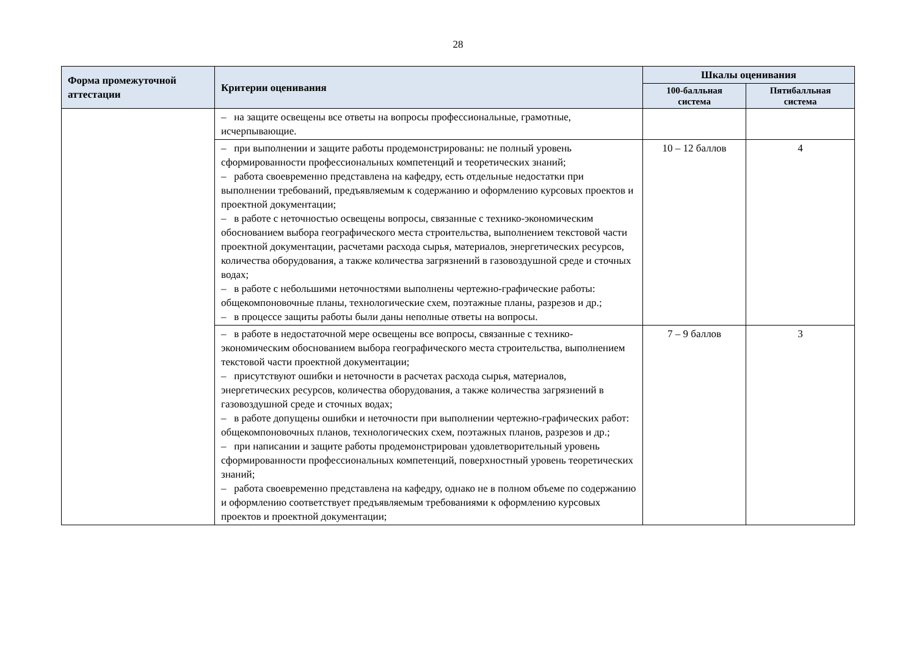28
| Форма промежуточной аттестации | Критерии оценивания | Шкалы оценивания | |
| --- | --- | --- | --- |
| | | 100-балльная система | Пятибалльная система |
| | – на защите освещены все ответы на вопросы профессиональные, грамотные, исчерпывающие. | | |
| | – при выполнении и защите работы продемонстрированы: не полный уровень сформированности профессиональных компетенций и теоретических знаний; – работа своевременно представлена на кафедру, есть отдельные недостатки при выполнении требований, предъявляемым к содержанию и оформлению курсовых проектов и проектной документации; – в работе с неточностью освещены вопросы, связанные с технико-экономическим обоснованием выбора географического места строительства, выполнением текстовой части проектной документации, расчетами расхода сырья, материалов, энергетических ресурсов, количества оборудования, а также количества загрязнений в газовоздушной среде и сточных водах; – в работе с небольшими неточностями выполнены чертежно-графические работы: общекомпоновочные планы, технологические схем, поэтажные планы, разрезов и др.; – в процессе защиты работы были даны неполные ответы на вопросы. | 10 – 12 баллов | 4 |
| | – в работе в недостаточной мере освещены все вопросы, связанные с технико-экономическим обоснованием выбора географического места строительства, выполнением текстовой части проектной документации; – присутствуют ошибки и неточности в расчетах расхода сырья, материалов, энергетических ресурсов, количества оборудования, а также количества загрязнений в газовоздушной среде и сточных водах; – в работе допущены ошибки и неточности при выполнении чертежно-графических работ: общекомпоновочных планов, технологических схем, поэтажных планов, разрезов и др.; – при написании и защите работы продемонстрирован удовлетворительный уровень сформированности профессиональных компетенций, поверхностный уровень теоретических знаний; – работа своевременно представлена на кафедру, однако не в полном объеме по содержанию и оформлению соответствует предъявляемым требованиями к оформлению курсовых проектов и проектной документации; | 7 – 9 баллов | 3 |